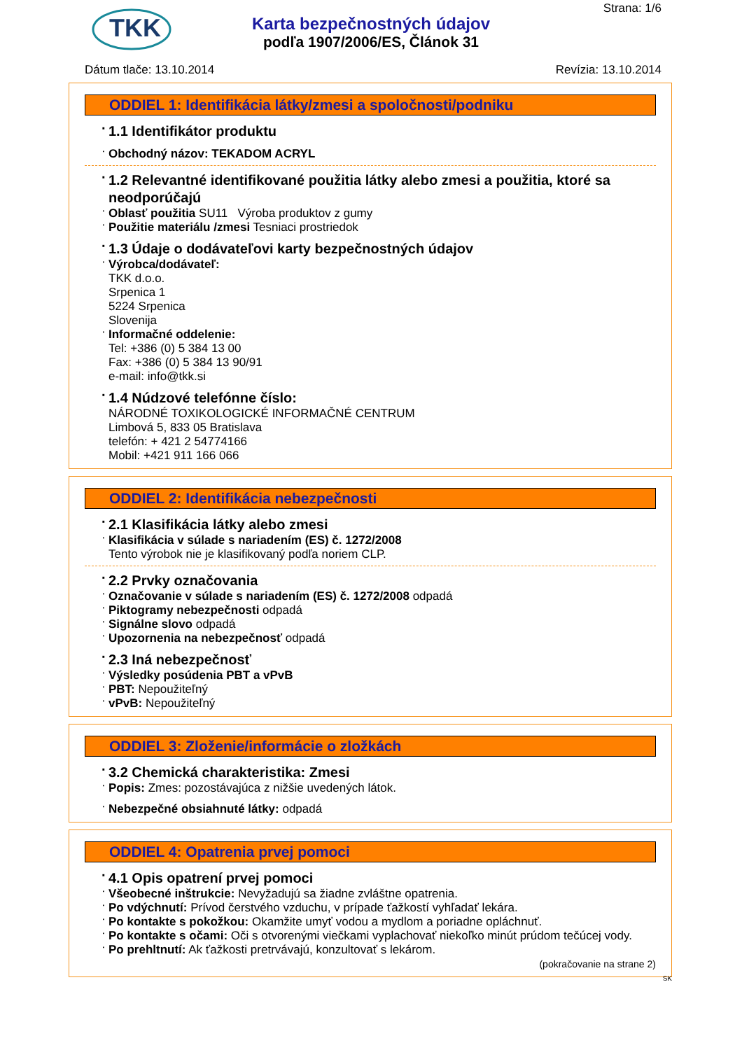TKK
Strana: 1/6
Karta bezpečnostných údajov
podľa 1907/2006/ES, Článok 31
Dátum tlače: 13.10.2014 Revízia: 13.10.2014
ODDIEL 1: Identifikácia látky/zmesi a spoločnosti/podniku
1.1 Identifikátor produktu
Obchodný názov: TEKADOM ACRYL
1.2 Relevantné identifikované použitia látky alebo zmesi a použitia, ktoré sa neodporúčajú
Oblasť použitia SU11 Výroba produktov z gumy
Použitie materiálu /zmesi Tesniaci prostriedok
1.3 Údaje o dodávateľovi karty bezpečnostných údajov
Výrobca/dodávateľ:
TKK d.o.o.
Srpenica 1
5224 Srpenica
Slovenija
Informačné oddelenie:
Tel: +386 (0) 5 384 13 00
Fax: +386 (0) 5 384 13 90/91
e-mail: info@tkk.si
1.4 Núdzové telefónne číslo:
NÁRODNÉ TOXIKOLOGICKÉ INFORMAČNÉ CENTRUM
Limbová 5, 833 05 Bratislava
telefón: + 421 2 54774166
Mobil: +421 911 166 066
ODDIEL 2: Identifikácia nebezpečnosti
2.1 Klasifikácia látky alebo zmesi
Klasifikácia v súlade s nariadením (ES) č. 1272/2008
Tento výrobok nie je klasifikovaný podľa noriem CLP.
2.2 Prvky označovania
Označovanie v súlade s nariadením (ES) č. 1272/2008 odpadá
Piktogramy nebezpečnosti odpadá
Signálne slovo odpadá
Upozornenia na nebezpečnosť odpadá
2.3 Iná nebezpečnosť
Výsledky posúdenia PBT a vPvB
PBT: Nepoužiteľný
vPvB: Nepoužiteľný
ODDIEL 3: Zloženie/informácie o zložkách
3.2 Chemická charakteristika: Zmesi
Popis: Zmes: pozostávajúca z nižšie uvedených látok.
Nebezpečné obsiahnuté látky: odpadá
ODDIEL 4: Opatrenia prvej pomoci
4.1 Opis opatrení prvej pomoci
Všeobecné inštrukcie: Nevyžadujú sa žiadne zvláštne opatrenia.
Po vdýchnutí: Prívod čerstvého vzduchu, v prípade ťažkostí vyhľadať lekára.
Po kontakte s pokožkou: Okamžite umyť vodou a mydlom a poriadne opláchnuť.
Po kontakte s očami: Oči s otvorenými viečkami vyplachovať niekoľko minút prúdom tečúcej vody.
Po prehltnutí: Ak ťažkosti pretrvávajú, konzultovať s lekárom.
(pokračovanie na strane 2)
SK